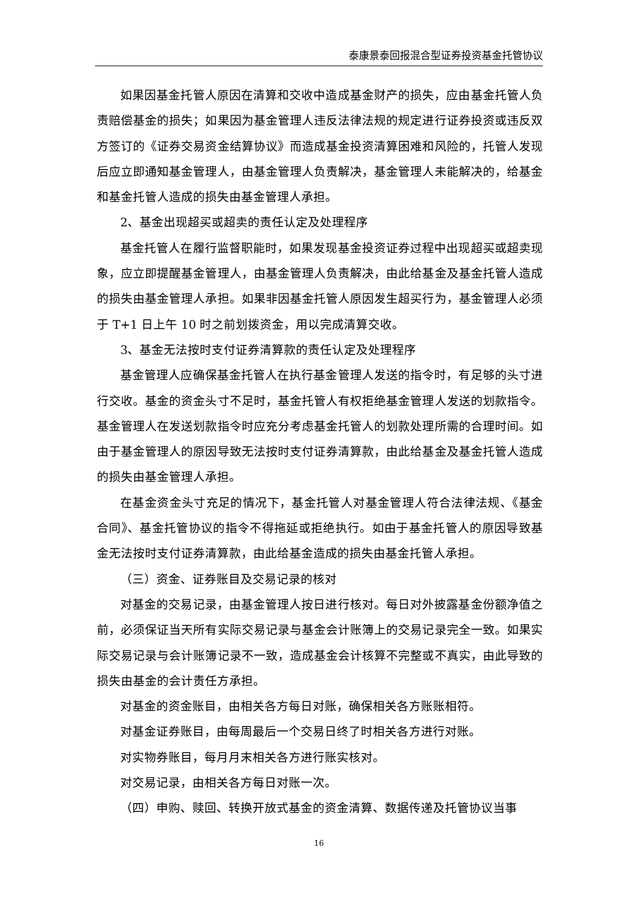泰康景泰回报混合型证券投资基金托管协议
如果因基金托管人原因在清算和交收中造成基金财产的损失，应由基金托管人负责赔偿基金的损失；如果因为基金管理人违反法律法规的规定进行证券投资或违反双方签订的《证券交易资金结算协议》而造成基金投资清算困难和风险的，托管人发现后应立即通知基金管理人，由基金管理人负责解决，基金管理人未能解决的，给基金和基金托管人造成的损失由基金管理人承担。
2、基金出现超买或超卖的责任认定及处理程序
基金托管人在履行监督职能时，如果发现基金投资证券过程中出现超买或超卖现象，应立即提醒基金管理人，由基金管理人负责解决，由此给基金及基金托管人造成的损失由基金管理人承担。如果非因基金托管人原因发生超买行为，基金管理人必须于 T+1 日上午 10 时之前划拨资金，用以完成清算交收。
3、基金无法按时支付证券清算款的责任认定及处理程序
基金管理人应确保基金托管人在执行基金管理人发送的指令时，有足够的头寸进行交收。基金的资金头寸不足时，基金托管人有权拒绝基金管理人发送的划款指令。基金管理人在发送划款指令时应充分考虑基金托管人的划款处理所需的合理时间。如由于基金管理人的原因导致无法按时支付证券清算款，由此给基金及基金托管人造成的损失由基金管理人承担。
在基金资金头寸充足的情况下，基金托管人对基金管理人符合法律法规、《基金合同》、基金托管协议的指令不得拖延或拒绝执行。如由于基金托管人的原因导致基金无法按时支付证券清算款，由此给基金造成的损失由基金托管人承担。
（三）资金、证券账目及交易记录的核对
对基金的交易记录，由基金管理人按日进行核对。每日对外披露基金份额净值之前，必须保证当天所有实际交易记录与基金会计账簿上的交易记录完全一致。如果实际交易记录与会计账簿记录不一致，造成基金会计核算不完整或不真实，由此导致的损失由基金的会计责任方承担。
对基金的资金账目，由相关各方每日对账，确保相关各方账账相符。
对基金证券账目，由每周最后一个交易日终了时相关各方进行对账。
对实物券账目，每月月末相关各方进行账实核对。
对交易记录，由相关各方每日对账一次。
（四）申购、赎回、转换开放式基金的资金清算、数据传递及托管协议当事
16